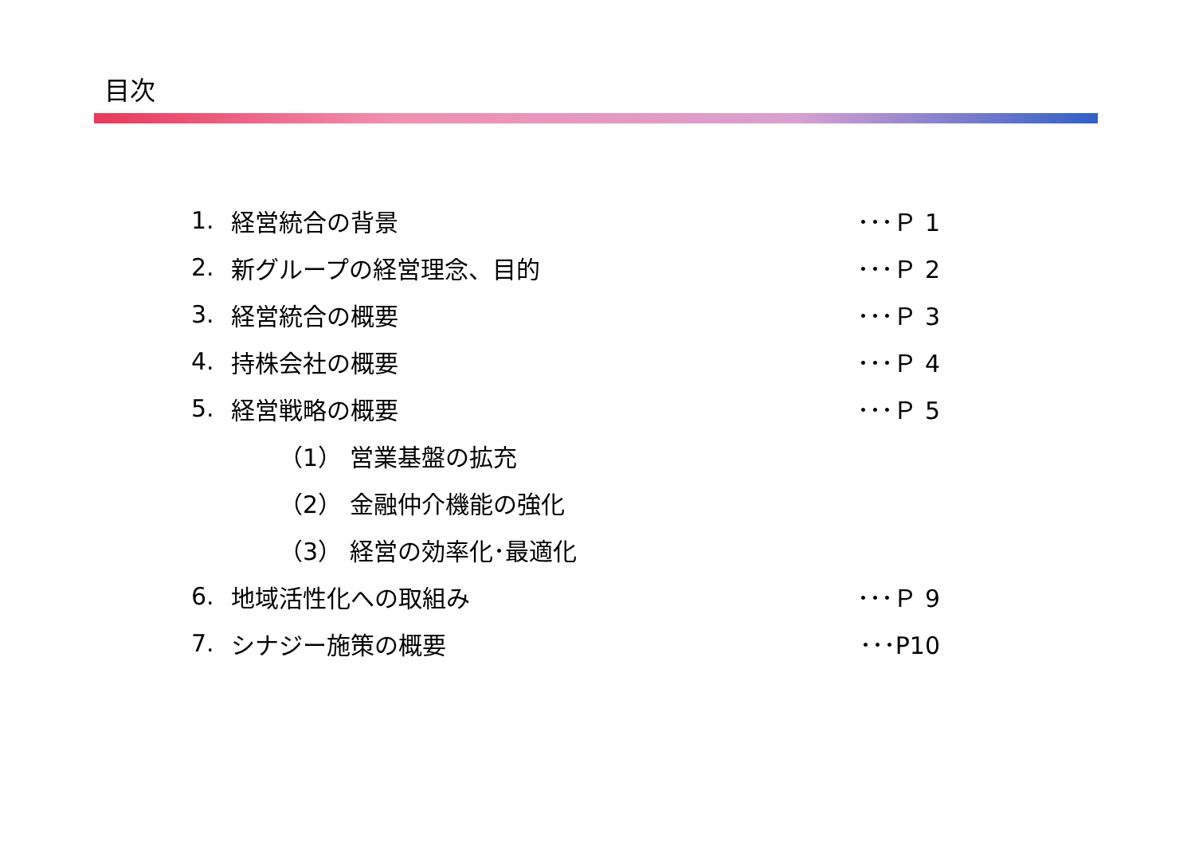目次
| 1. | 経営統合の背景 | ･･･Ｐ 1 |
| 2. | 新グループの経営理念、目的 | ･･･Ｐ 2 |
| 3. | 経営統合の概要 | ･･･Ｐ 3 |
| 4. | 持株会社の概要 | ･･･Ｐ 4 |
| 5. | 経営戦略の概要 | ･･･Ｐ 5 |
| | （1） 営業基盤の拡充 | |
| | （2） 金融仲介機能の強化 | |
| | （3） 経営の効率化･最適化 | |
| 6. | 地域活性化への取組み | ･･･Ｐ 9 |
| 7. | シナジー施策の概要 | ･･･P10 |